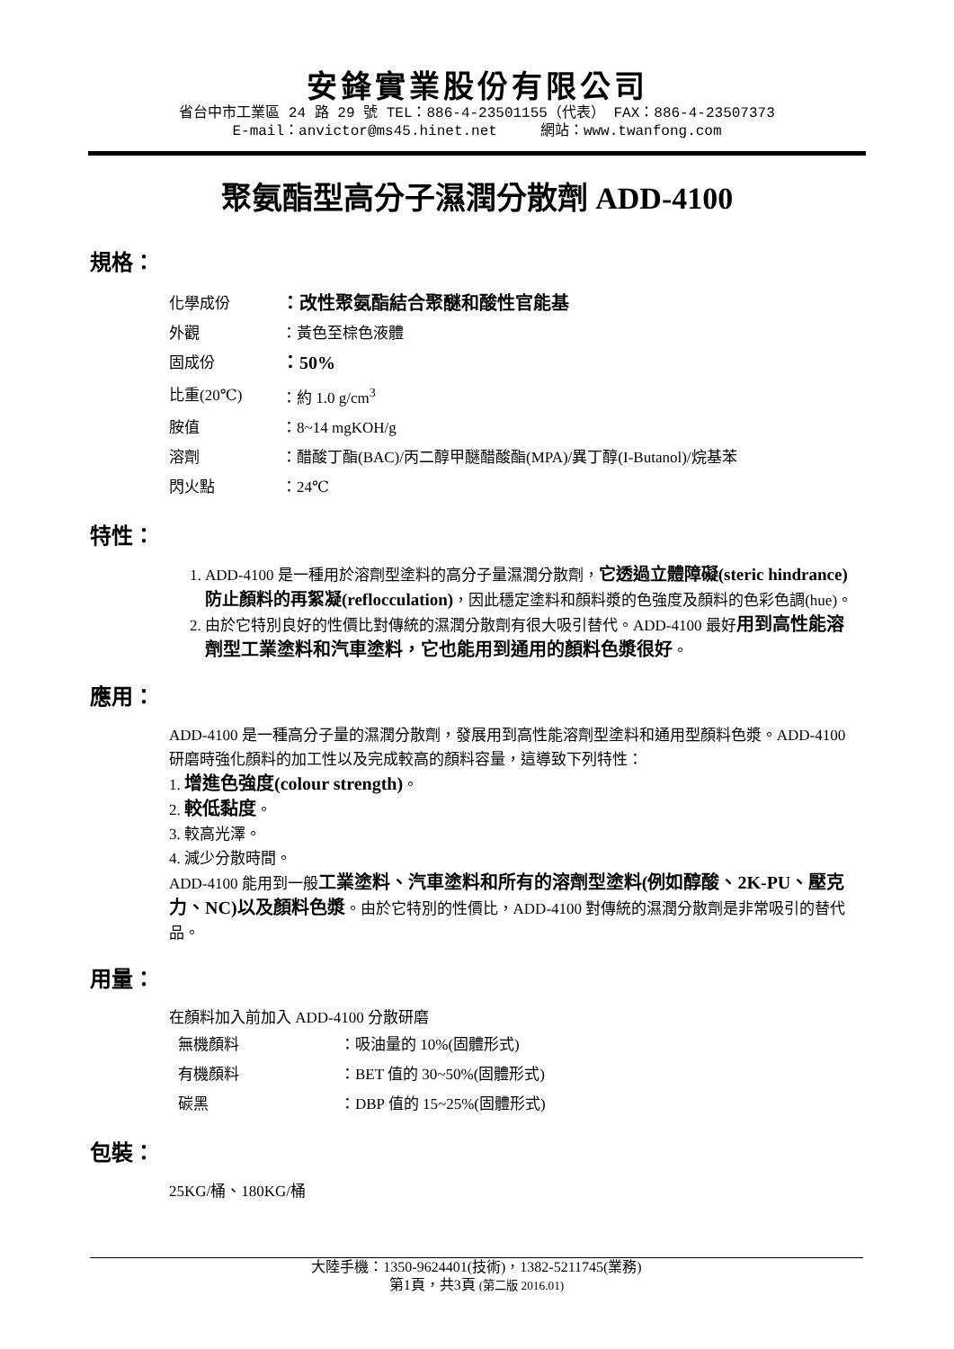安鋒實業股份有限公司
省台中市工業區 24 路 29 號 TEL：886-4-23501155（代表） FAX：886-4-23507373
E-mail：anvictor@ms45.hinet.net 網站：www.twanfong.com
聚氨酯型高分子濕潤分散劑 ADD-4100
規格：
| 化學成份 | ：改性聚氨酯結合聚醚和酸性官能基 |
| 外觀 | ：黃色至棕色液體 |
| 固成份 | ：50% |
| 比重(20℃) | ：約 1.0 g/cm<sup>3</sup> |
| 胺值 | ：8~14 mgKOH/g |
| 溶劑 | ：醋酸丁酯(BAC)/丙二醇甲醚醋酸酯(MPA)/異丁醇(I-Butanol)/烷基苯 |
| 閃火點 | ：24℃ |
特性：
1. ADD-4100 是一種用於溶劑型塗料的高分子量濕潤分散劑，它透過立體障礙(steric hindrance)防止顏料的再絮凝(reflocculation)，因此穩定塗料和顏料漿的色強度及顏料的色彩色調(hue)。
2. 由於它特別良好的性價比對傳統的濕潤分散劑有很大吸引替代。ADD-4100 最好用到高性能溶劑型工業塗料和汽車塗料，它也能用到通用的顏料色漿很好。
應用：
ADD-4100 是一種高分子量的濕潤分散劑，發展用到高性能溶劑型塗料和通用型顏料色漿。ADD-4100 研磨時強化顏料的加工性以及完成較高的顏料容量，這導致下列特性：
1. 增進色強度(colour strength)。
2. 較低黏度。
3. 較高光澤。
4. 減少分散時間。
ADD-4100 能用到一般工業塗料、汽車塗料和所有的溶劑型塗料(例如醇酸、2K-PU、壓克力、NC)以及顏料色漿。由於它特別的性價比，ADD-4100 對傳統的濕潤分散劑是非常吸引的替代品。
用量：
在顏料加入前加入 ADD-4100 分散研磨
| 無機顏料 | ：吸油量的 10%(固體形式) |
| 有機顏料 | ：BET 值的 30~50%(固體形式) |
| 碳黑 | ：DBP 值的 15~25%(固體形式) |
包裝：
25KG/桶、180KG/桶
大陸手機：1350-9624401(技術)，1382-5211745(業務)
第1頁，共3頁 (第二版 2016.01)